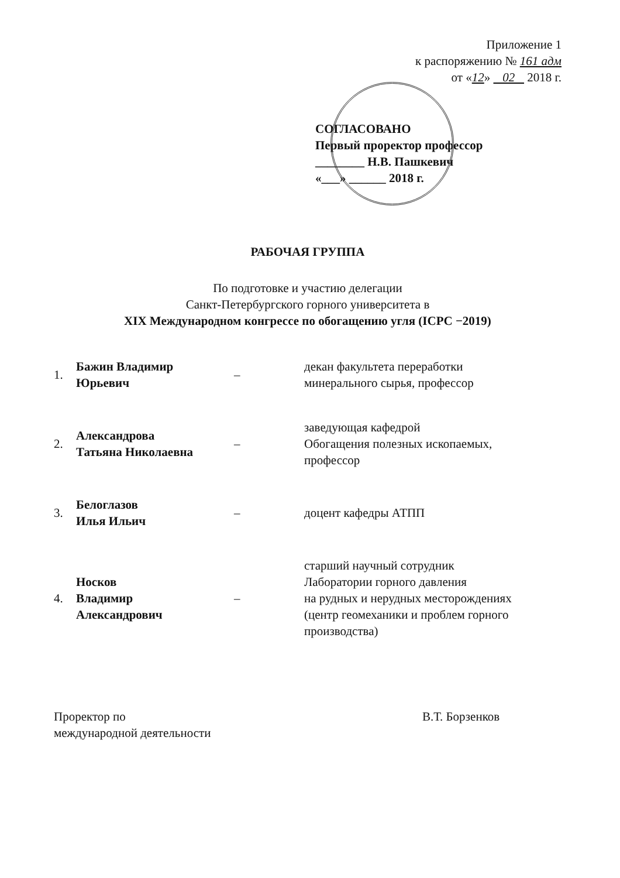Приложение 1
к распоряжению № 161 адм
от «12» 02 2018 г.
СОГЛАСОВАНО
Первый проректор профессор
________ Н.В. Пашкевич
«___» ______ 2018 г.
РАБОЧАЯ ГРУППА
По подготовке и участию делегации
Санкт-Петербургского горного университета в
XIX Международном конгрессе по обогащению угля (ICPC −2019)
| 1. | Бажин Владимир Юрьевич | – | декан факультета переработки минерального сырья, профессор |
| 2. | Александрова Татьяна Николаевна | – | заведующая кафедрой Обогащения полезных ископаемых, профессор |
| 3. | Белоглазов Илья Ильич | – | доцент кафедры АТПП |
| 4. | Носков Владимир Александрович | – | старший научный сотрудник Лаборатории горного давления на рудных и нерудных месторождениях (центр геомеханики и проблем горного производства) |
Проректор по
международной деятельности
В.Т. Борзенков